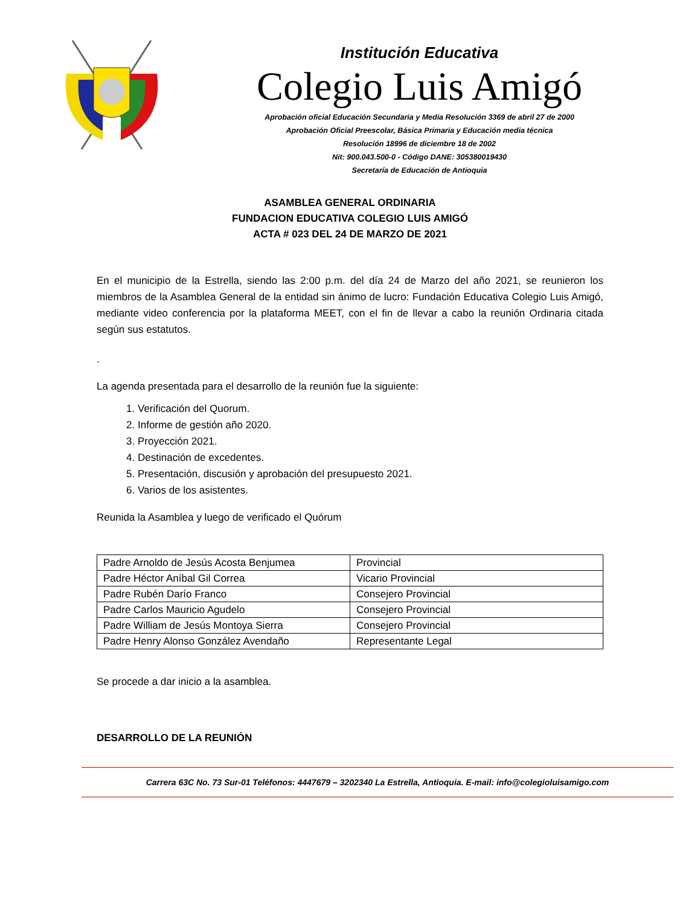Institución Educativa
Colegio Luis Amigó
Aprobación oficial Educación Secundaria y Media Resolución 3369 de abril 27 de 2000
Aprobación Oficial Preescolar, Básica Primaria y Educación media técnica
Resolución 18996 de diciembre 18 de 2002
Nit: 900.043.500-0 - Código DANE: 305380019430
Secretaría de Educación de Antioquia
ASAMBLEA GENERAL ORDINARIA
FUNDACION EDUCATIVA COLEGIO LUIS AMIGÓ
ACTA # 023 DEL 24 DE MARZO DE 2021
En el municipio de la Estrella, siendo las 2:00 p.m. del día 24 de Marzo del año 2021, se reunieron los miembros de la Asamblea General de la entidad sin ánimo de lucro: Fundación Educativa Colegio Luis Amigó, mediante video conferencia por la plataforma MEET, con el fin de llevar a cabo la reunión Ordinaria citada según sus estatutos.
.
La agenda presentada para el desarrollo de la reunión fue la siguiente:
1. Verificación del Quorum.
2. Informe de gestión año 2020.
3. Proyección 2021.
4. Destinación de excedentes.
5. Presentación, discusión y aprobación del presupuesto 2021.
6. Varios de los asistentes.
Reunida la Asamblea y luego de verificado el Quórum
| Padre Arnoldo de Jesús Acosta Benjumea | Provincial |
| Padre Héctor Aníbal Gil Correa | Vicario Provincial |
| Padre Rubén Darío Franco | Consejero Provincial |
| Padre Carlos Mauricio Agudelo | Consejero Provincial |
| Padre William de Jesús Montoya Sierra | Consejero Provincial |
| Padre Henry Alonso González Avendaño | Representante Legal |
Se procede a dar inicio a la asamblea.
DESARROLLO DE LA REUNIÓN
Carrera 63C No. 73 Sur-01 Teléfonos: 4447679 – 3202340 La Estrella, Antioquia. E-mail: info@colegioluisamigo.com